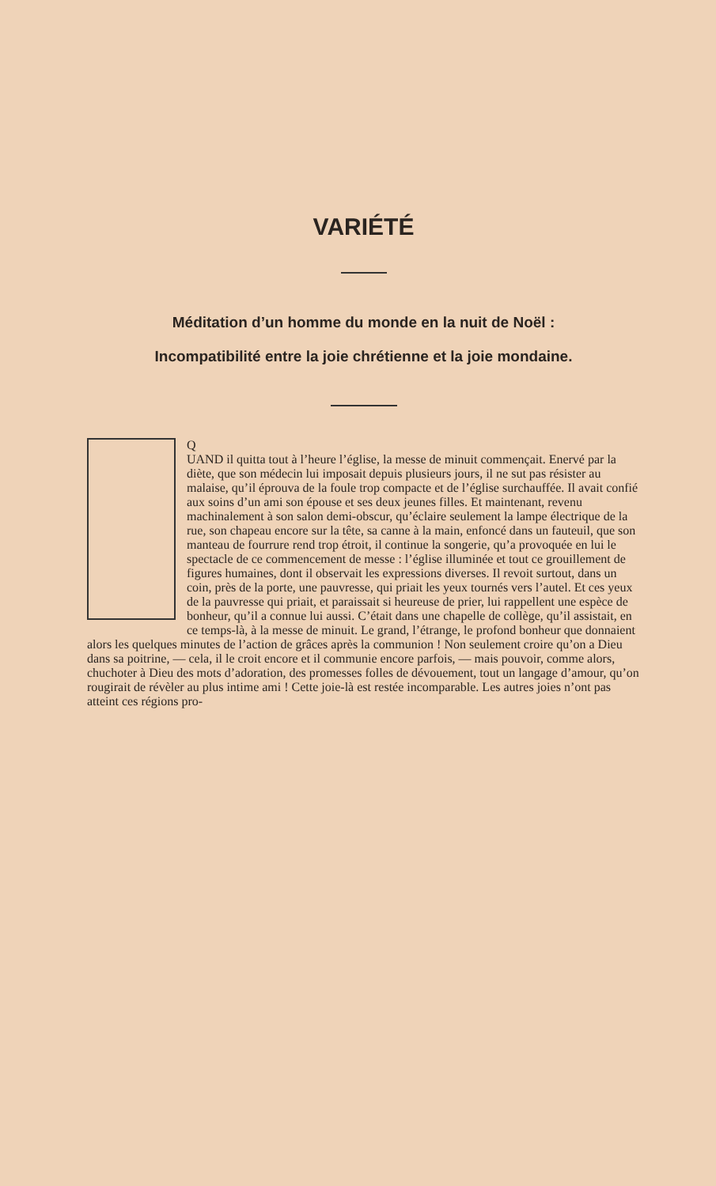VARIÉTÉ
Méditation d’un homme du monde en la nuit de Noël :
Incompatibilité entre la joie chrétienne et la joie mondaine.
Q
UAND il quitta tout à l’heure l’église, la messe de minuit commençait. Enervé par la diète, que son médecin lui imposait depuis plusieurs jours, il ne sut pas résister au malaise, qu’il éprouva de la foule trop compacte et de l’église surchauffée. Il avait confié aux soins d’un ami son épouse et ses deux jeunes filles. Et maintenant, revenu machinalement à son salon demi-obscur, qu’éclaire seulement la lampe électrique de la rue, son chapeau encore sur la tête, sa canne à la main, enfoncé dans un fauteuil, que son manteau de fourrure rend trop étroit, il continue la songerie, qu’a provoquée en lui le spectacle de ce commencement de messe : l’église illuminée et tout ce grouillement de figures humaines, dont il observait les expressions diverses. Il revoit surtout, dans un coin, près de la porte, une pauvresse, qui priait les yeux tournés vers l’autel. Et ces yeux de la pauvresse qui priait, et paraissait si heureuse de prier, lui rappellent une espèce de bonheur, qu’il a connue lui aussi. C’était dans une chapelle de collège, qu’il assistait, en ce temps-là, à la messe de minuit. Le grand, l’étrange, le profond bonheur que donnaient alors les quelques minutes de l’action de grâces après la communion ! Non seulement croire qu’on a Dieu dans sa poitrine, — cela, il le croit encore et il communie encore parfois, — mais pouvoir, comme alors, chuchoter à Dieu des mots d’adoration, des promesses folles de dévouement, tout un langage d’amour, qu’on rougirait de révèler au plus intime ami ! Cette joie-là est restée incomparable. Les autres joies n’ont pas atteint ces régions pro-